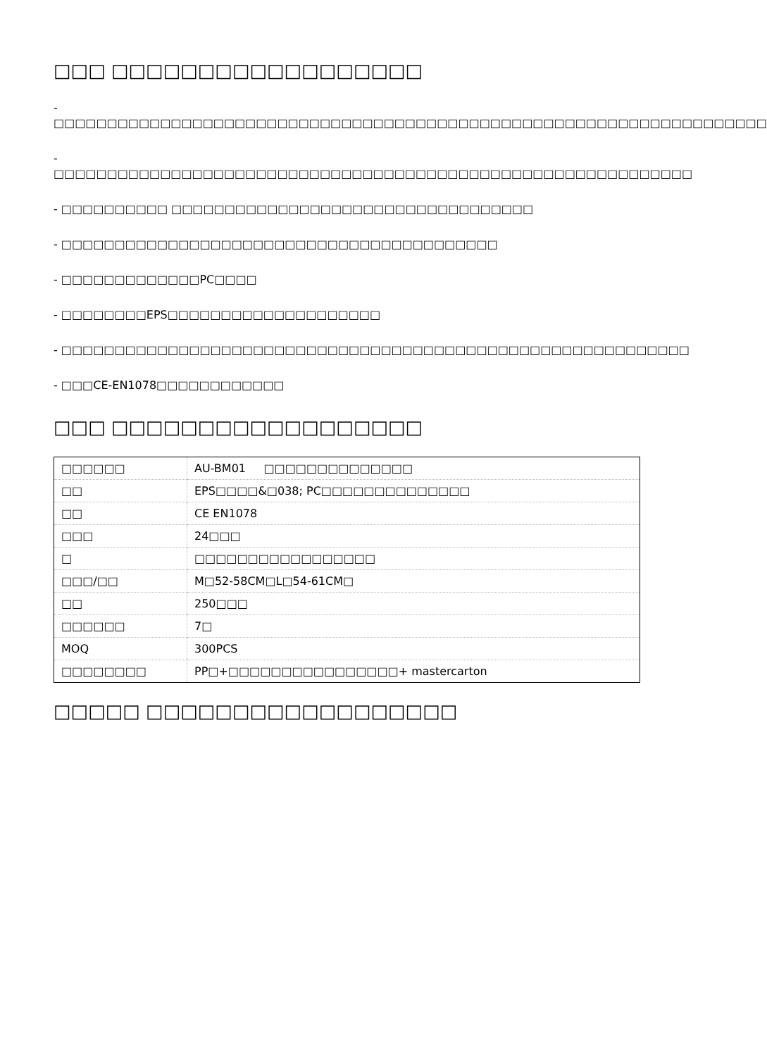□□□ □□□□□□□□□□□□□□□□□□
- □□□□□□□□□□□□□□□□□□□□□□□□□□□□□□□□□□□□□□□□□□□□□□□□□□□□□□□□□□□□□□□□□□□
- □□□□□□□□□□□□□□□□□□□□□□□□□□□□□□□□□□□□□□□□□□□□□□□□□□□□□□□□□□□□
- □□□□□□□□□□ □□□□□□□□□□□□□□□□□□□□□□□□□□□□□□□□□□
- □□□□□□□□□□□□□□□□□□□□□□□□□□□□□□□□□□□□□□□□□
- □□□□□□□□□□□□□PC□□□□
- □□□□□□□□EPS□□□□□□□□□□□□□□□□□□□□
- □□□□□□□□□□□□□□□□□□□□□□□□□□□□□□□□□□□□□□□□□□□□□□□□□□□□□□□□□□□
- □□□CE-EN1078□□□□□□□□□□□□
□□□ □□□□□□□□□□□□□□□□□□
| □□□□□□ | AU-BM01 □□□□□□□□□□□□□□ |
| □□ | EPS□□□□&□038; PC□□□□□□□□□□□□□□ |
| □□ | CE EN1078 |
| □□□ | 24□□□ |
| □ | □□□□□□□□□□□□□□□□□ |
| □□□/□□ | M□52-58CM□L□54-61CM□ |
| □□ | 250□□□ |
| □□□□□□ | 7□ |
| MOQ | 300PCS |
| □□□□□□□□ | PP□+□□□□□□□□□□□□□□□□+ mastercarton |
□□□□□ □□□□□□□□□□□□□□□□□□